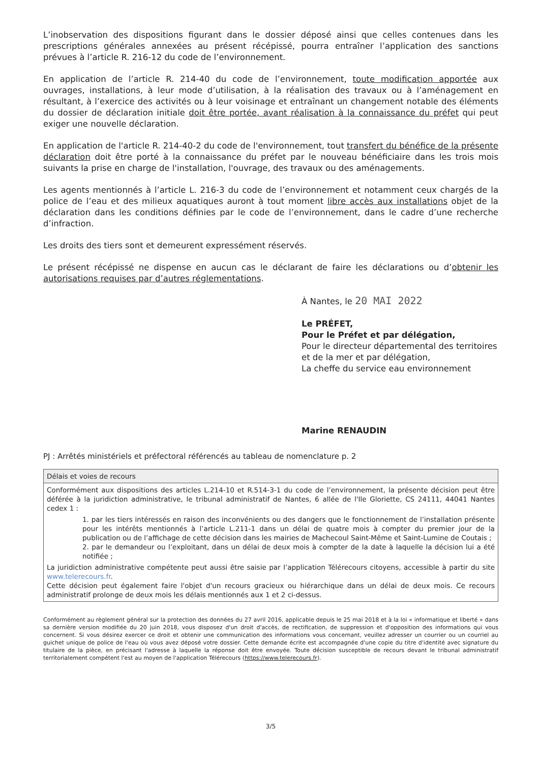L’inobservation des dispositions figurant dans le dossier déposé ainsi que celles contenues dans les prescriptions générales annexées au présent récépissé, pourra entraîner l’application des sanctions prévues à l’article R. 216-12 du code de l’environnement.
En application de l’article R. 214-40 du code de l’environnement, toute modification apportée aux ouvrages, installations, à leur mode d’utilisation, à la réalisation des travaux ou à l’aménagement en résultant, à l’exercice des activités ou à leur voisinage et entraînant un changement notable des éléments du dossier de déclaration initiale doit être portée, avant réalisation à la connaissance du préfet qui peut exiger une nouvelle déclaration.
En application de l'article R. 214-40-2 du code de l'environnement, tout transfert du bénéfice de la présente déclaration doit être porté à la connaissance du préfet par le nouveau bénéficiaire dans les trois mois suivants la prise en charge de l'installation, l'ouvrage, des travaux ou des aménagements.
Les agents mentionnés à l’article L. 216-3 du code de l’environnement et notamment ceux chargés de la police de l’eau et des milieux aquatiques auront à tout moment libre accès aux installations objet de la déclaration dans les conditions définies par le code de l’environnement, dans le cadre d’une recherche d’infraction.
Les droits des tiers sont et demeurent expressément réservés.
Le présent récépissé ne dispense en aucun cas le déclarant de faire les déclarations ou d’obtenir les autorisations requises par d’autres réglementations.
À Nantes, le 20 MAI 2022
Le PRÉFET,
Pour le Préfet et par délégation,
Pour le directeur départemental des territoires et de la mer et par délégation,
La cheffe du service eau environnement
Marine RENAUDIN
PJ : Arrêtés ministériels et préfectoral référencés au tableau de nomenclature p. 2
| Délais et voies de recours |
| --- |
| Conformément aux dispositions des articles L.214-10 et R.514-3-1 du code de l’environnement, la présente décision peut être déférée à la juridiction administrative, le tribunal administratif de Nantes, 6 allée de l'Ile Gloriette, CS 24111, 44041 Nantes cedex 1 : 1. par les tiers intéressés en raison des inconvénients ou des dangers que le fonctionnement de l’installation présente pour les intérêts mentionnés à l’article L.211-1 dans un délai de quatre mois à compter du premier jour de la publication ou de l’affichage de cette décision dans les mairies de Machecoul Saint-Même et Saint-Lumine de Coutais ; 2. par le demandeur ou l’exploitant, dans un délai de deux mois à compter de la date à laquelle la décision lui a été notifiée ; La juridiction administrative compétente peut aussi être saisie par l’application Télérecours citoyens, accessible à partir du site www.telerecours.fr . Cette décision peut également faire l'objet d'un recours gracieux ou hiérarchique dans un délai de deux mois. Ce recours administratif prolonge de deux mois les délais mentionnés aux 1 et 2 ci-dessus. |
Conformément au règlement général sur la protection des données du 27 avril 2016, applicable depuis le 25 mai 2018 et à la loi « informatique et liberté » dans sa dernière version modifiée du 20 juin 2018, vous disposez d'un droit d'accès, de rectification, de suppression et d'opposition des informations qui vous concernent. Si vous désirez exercer ce droit et obtenir une communication des informations vous concernant, veuillez adresser un courrier ou un courriel au guichet unique de police de l'eau où vous avez déposé votre dossier. Cette demande écrite est accompagnée d'une copie du titre d'identité avec signature du titulaire de la pièce, en précisant l'adresse à laquelle la réponse doit être envoyée. Toute décision susceptible de recours devant le tribunal administratif territorialement compétent l'est au moyen de l'application Télérecours (https://www.telerecours.fr).
3/5